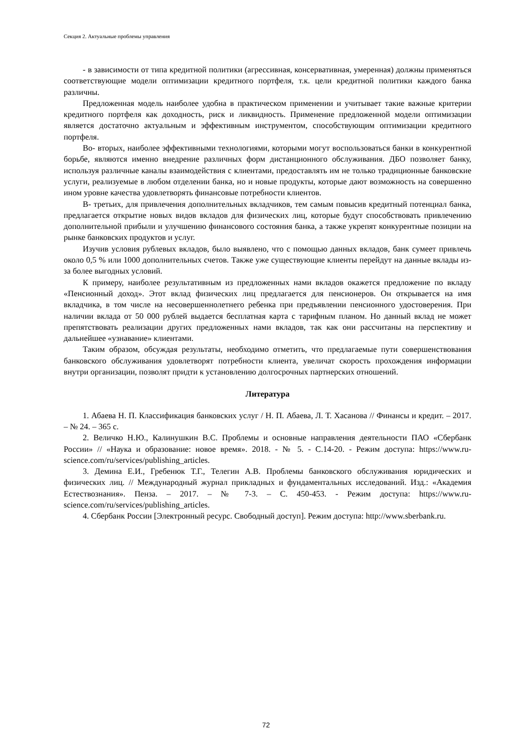Секция 2. Актуальные проблемы управления
- в зависимости от типа кредитной политики (агрессивная, консервативная, умеренная) должны применяться соответствующие модели оптимизации кредитного портфеля, т.к. цели кредитной политики каждого банка различны.
Предложенная модель наиболее удобна в практическом применении и учитывает такие важные критерии кредитного портфеля как доходность, риск и ликвидность. Применение предложенной модели оптимизации является достаточно актуальным и эффективным инструментом, способствующим оптимизации кредитного портфеля.
Во- вторых, наиболее эффективными технологиями, которыми могут воспользоваться банки в конкурентной борьбе, являются именно внедрение различных форм дистанционного обслуживания. ДБО позволяет банку, используя различные каналы взаимодействия с клиентами, предоставлять им не только традиционные банковские услуги, реализуемые в любом отделении банка, но и новые продукты, которые дают возможность на совершенно ином уровне качества удовлетворять финансовые потребности клиентов.
В- третьих, для привлечения дополнительных вкладчиков, тем самым повысив кредитный потенциал банка, предлагается открытие новых видов вкладов для физических лиц, которые будут способствовать привлечению дополнительной прибыли и улучшению финансового состояния банка, а также укрепят конкурентные позиции на рынке банковских продуктов и услуг.
Изучив условия рублевых вкладов, было выявлено, что с помощью данных вкладов, банк сумеет привлечь около 0,5 % или 1000 дополнительных счетов. Также уже существующие клиенты перейдут на данные вклады из-за более выгодных условий.
К примеру, наиболее результативным из предложенных нами вкладов окажется предложение по вкладу «Пенсионный доход». Этот вклад физических лиц предлагается для пенсионеров. Он открывается на имя вкладчика, в том числе на несовершеннолетнего ребенка при предъявлении пенсионного удостоверения. При наличии вклада от 50 000 рублей выдается бесплатная карта с тарифным планом. Но данный вклад не может препятствовать реализации других предложенных нами вкладов, так как они рассчитаны на перспективу и дальнейшее «узнавание» клиентами.
Таким образом, обсуждая результаты, необходимо отметить, что предлагаемые пути совершенствования банковского обслуживания удовлетворят потребности клиента, увеличат скорость прохождения информации внутри организации, позволят придти к установлению долгосрочных партнерских отношений.
Литература
1. Абаева Н. П. Классификация банковских услуг / Н. П. Абаева, Л. Т. Хасанова // Финансы и кредит. – 2017. – № 24. – 365 с.
2. Величко Н.Ю., Калинушкин В.С. Проблемы и основные направления деятельности ПАО «Сбербанк России» // «Наука и образование: новое время». 2018. - № 5. - С.14-20. - Режим доступа: https://www.ru-science.com/ru/services/publishing_articles.
3. Демина Е.И., Гребенюк Т.Г., Телегин А.В. Проблемы банковского обслуживания юридических и физических лиц. // Международный журнал прикладных и фундаментальных исследований. Изд.: «Академия Естествознания». Пенза. – 2017. – № 7-3. – С. 450-453. - Режим доступа: https://www.ru-science.com/ru/services/publishing_articles.
4. Сбербанк России [Электронный ресурс. Свободный доступ]. Режим доступа: http://www.sberbank.ru.
72